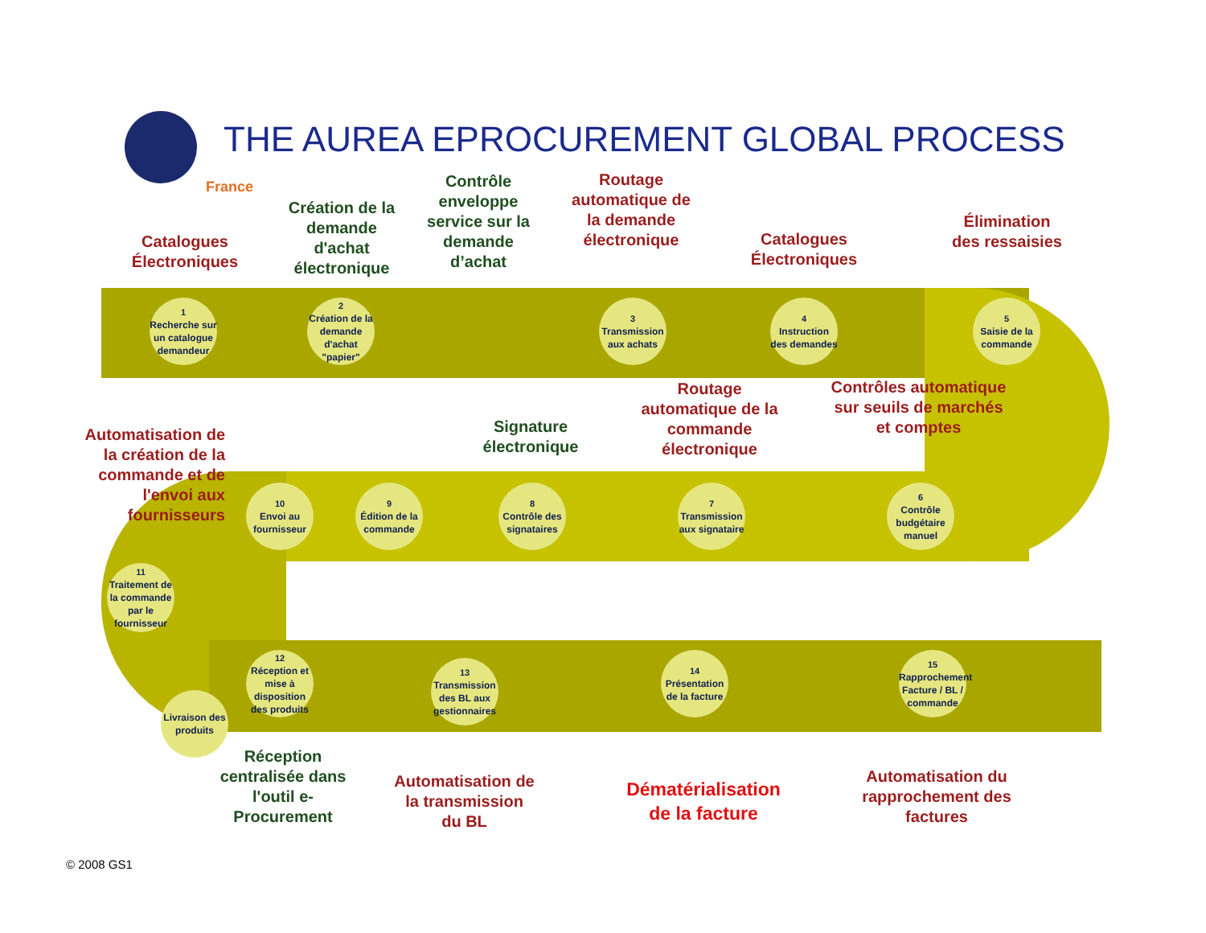France
THE AUREA EPROCUREMENT GLOBAL PROCESS
Catalogues Électroniques
Création de la demande d'achat électronique
Contrôle enveloppe service sur la demande d’achat
Routage automatique de la demande électronique
Catalogues Électroniques
Élimination des ressaisies
1
Recherche sur un catalogue demandeur
2
Création de la demande d'achat "papier"
3
Transmission aux achats
4
Instruction des demandes
5
Saisie de la commande
Automatisation de la création de la commande et de l'envoi aux fournisseurs
Signature électronique
Routage automatique de la commande électronique
Contrôles automatique sur seuils de marchés et comptes
10
Envoi au fournisseur
9
Édition de la commande
8
Contrôle des signataires
7
Transmission aux signataire
6
Contrôle budgétaire manuel
11
Traitement de la commande par le fournisseur
12
Réception et mise à disposition des produits
Livraison des produits
13
Transmission des BL aux gestionnaires
14
Présentation de la facture
15
Rapprochement Facture / BL / commande
Réception centralisée dans l'outil e-Procurement
Automatisation de la transmission du BL
Dématérialisation de la facture
Automatisation du rapprochement des factures
© 2008 GS1